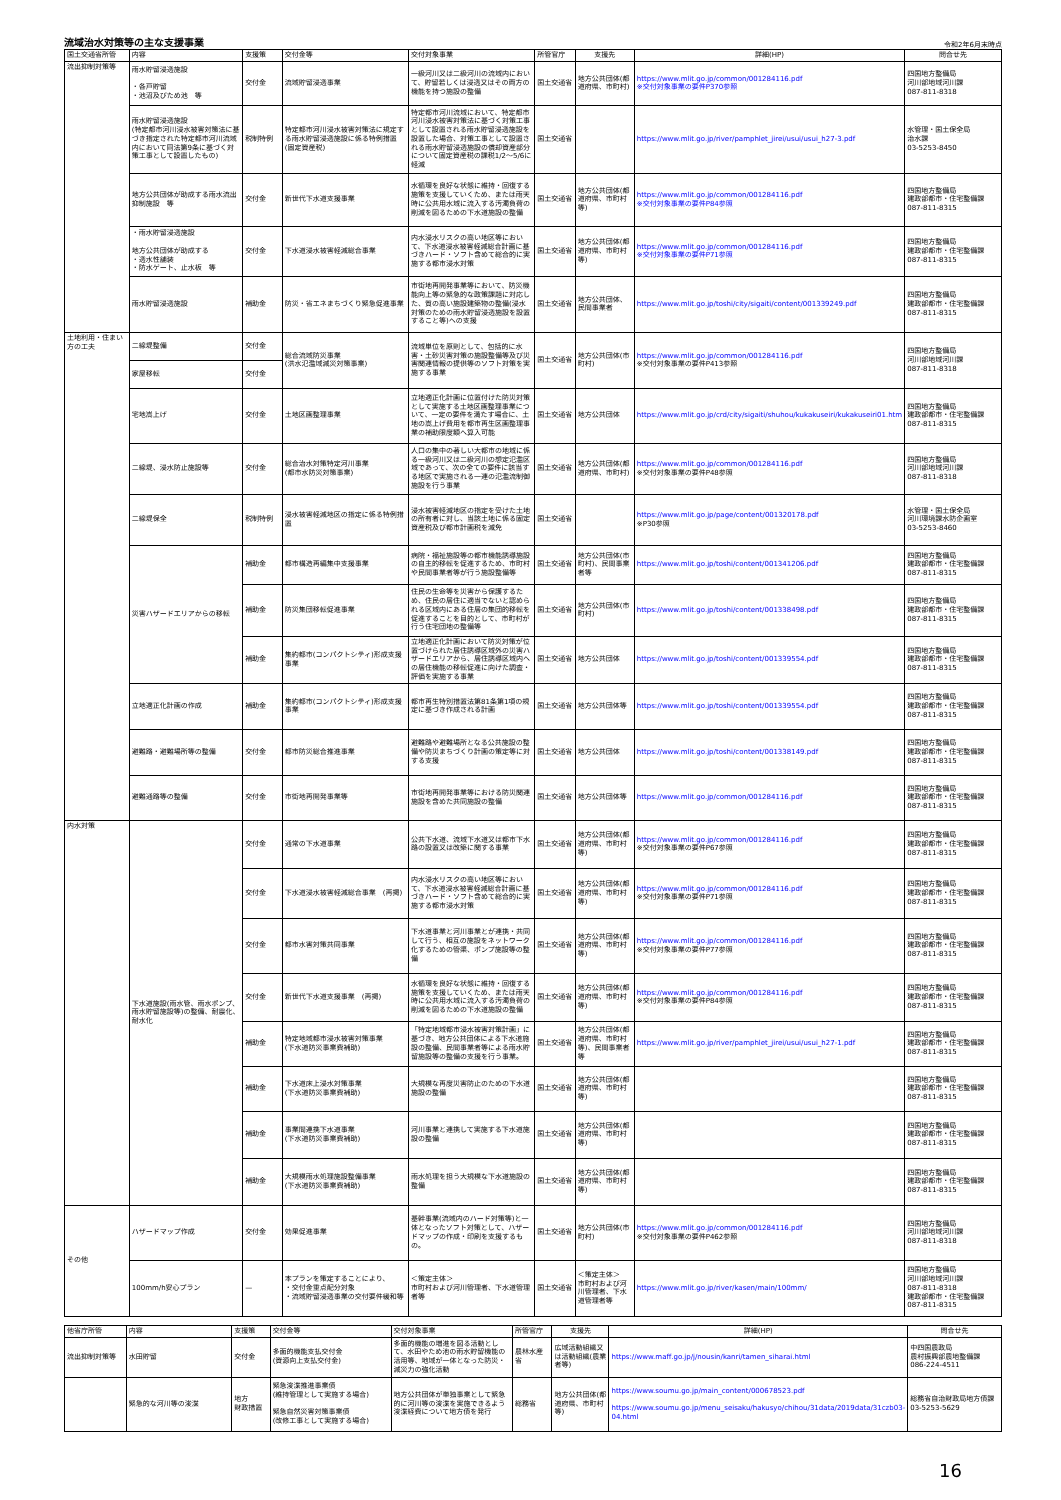流域治水対策等の主な支援事業
令和2年6月末時点
| 国土交通省所管 | 内容 | 支援策 | 交付金等 | 交付対象事業 | 所管官庁 | 支援先 | 詳細(HP) | 問合せ先 |
| --- | --- | --- | --- | --- | --- | --- | --- | --- |
| 流出抑制対策等 | 雨水貯留浸透施設 ・各戸貯留 ・池沼及びため池 等 | 交付金 | 流域貯留浸透事業 | 一級河川又は二級河川の流域内において、貯留若しくは浸透又はその両方の機能を持つ施設の整備 | 国土交通省 | 地方公共団体(都道府県、市町村) | https://www.mlit.go.jp/common/001284116.pdf ※交付対象事業の要件P370参照 | 四国地方整備局 河川部地域河川課 087-811-8318 |
| | 雨水貯留浸透施設 (特定都市河川浸水被害対策法に基づき指定された特定都市河川流域内において同法第9条に基づく対策工事として設置したもの) | 税制特例 | 特定都市河川浸水被害対策法に規定する雨水貯留浸透施設に係る特例措置(固定資産税) | 特定都市河川流域において、特定都市河川浸水被害対策法に基づく対策工事として設置される雨水貯留浸透施設を設置した場合、対策工事として設置される雨水貯留浸透施設の償却資産部分について固定資産税の課税1/2～5/6に軽減 | 国土交通省 | | https://www.mlit.go.jp/river/pamphlet_jirei/usui/usui_h27-3.pdf | 水管理・国土保全局 治水課 03-5253-8450 |
| | 地方公共団体が助成する雨水流出抑制施設 等 | 交付金 | 新世代下水道支援事業 | 水循環を良好な状態に維持・回復する施策を支援していくため、または雨天時に公共用水域に流入する汚濁負荷の削減を図るための下水道施設の整備 | 国土交通省 | 地方公共団体(都道府県、市町村等) | https://www.mlit.go.jp/common/001284116.pdf ※交付対象事業の要件P84参照 | 四国地方整備局 建政部都市・住宅整備課 087-811-8315 |
| | ・雨水貯留浸透施設 地方公共団体が助成する ・透水性舗装 ・防水ゲート、止水板 等 | 交付金 | 下水道浸水被害軽減総合事業 | 内水浸水リスクの高い地区等において、下水道浸水被害軽減総合計画に基づきハード・ソフト含めて総合的に実施する都市浸水対策 | 国土交通省 | 地方公共団体(都道府県、市町村等) | https://www.mlit.go.jp/common/001284116.pdf ※交付対象事業の要件P71参照 | 四国地方整備局 建政部都市・住宅整備課 087-811-8315 |
| | 雨水貯留浸透施設 | 補助金 | 防災・省エネまちづくり緊急促進事業 | 市街地再開発事業等において、防災機能向上等の緊急的な政策課題に対応した、質の高い施設建築物の整備(浸水対策のための雨水貯留浸透施設を設置すること等)への支援 | 国土交通省 | 地方公共団体、民間事業者 | https://www.mlit.go.jp/toshi/city/sigaiti/content/001339249.pdf | 四国地方整備局 建政部都市・住宅整備課 087-811-8315 |
| 土地利用・住まい方の工夫 | 二線堤整備 | 交付金 | 総合流域防災事業 (洪水氾濫域減災対策事業) | 流域単位を原則として、包括的に水害・土砂災害対策の施設整備等及び災害関連情報の提供等のソフト対策を実施する事業 | 国土交通省 | 地方公共団体(市町村) | https://www.mlit.go.jp/common/001284116.pdf ※交付対象事業の要件P413参照 | 四国地方整備局 河川部地域河川課 087-811-8318 |
| | 家屋移転 | 交付金 | | | | | | |
| | 宅地嵩上げ | 交付金 | 土地区画整理事業 | 立地適正化計画に位置付けた防災対策として実施する土地区画整理事業について、一定の要件を満たす場合に、土地の嵩上げ費用を都市再生区画整理事業の補助限度額へ算入可能 | 国土交通省 | 地方公共団体 | https://www.mlit.go.jp/crd/city/sigaiti/shuhou/kukakuseiri/kukakuseiri01.htm | 四国地方整備局 建政部都市・住宅整備課 087-811-8315 |
| | 二線堤、浸水防止施設等 | 交付金 | 総合治水対策特定河川事業 (都市水防災対策事業) | 人口の集中の著しい大都市の地域に係る一級河川又は二級河川の想定氾濫区域であって、次の全ての要件に該当する地区で実施される一連の氾濫流制御施設を行う事業 | 国土交通省 | 地方公共団体(都道府県、市町村) | https://www.mlit.go.jp/common/001284116.pdf ※交付対象事業の要件P48参照 | 四国地方整備局 河川部地域河川課 087-811-8318 |
| | 二線堤保全 | 税制特例 | 浸水被害軽減地区の指定に係る特例措置 | 浸水被害軽減地区の指定を受けた土地の所有者に対し、当該土地に係る固定資産税及び都市計画税を減免 | 国土交通省 | | https://www.mlit.go.jp/page/content/001320178.pdf ※P30参照 | 水管理・国土保全局 河川環境課水防企画室 03-5253-8460 |
| | 災害ハザードエリアからの移転 | 補助金 | 都市構造再編集中支援事業 | 病院・福祉施設等の都市機能誘導施設の自主的移転を促進するため、市町村や民間事業者等が行う施設整備等 | 国土交通省 | 地方公共団体(市町村)、民間事業者等 | https://www.mlit.go.jp/toshi/content/001341206.pdf | 四国地方整備局 建政部都市・住宅整備課 087-811-8315 |
| | | 補助金 | 防災集団移転促進事業 | 住民の生命等を災害から保護するため、住民の居住に適当でないと認められる区域内にある住居の集団的移転を促進することを目的として、市町村が行う住宅団地の整備等 | 国土交通省 | 地方公共団体(市町村) | https://www.mlit.go.jp/toshi/content/001338498.pdf | 四国地方整備局 建政部都市・住宅整備課 087-811-8315 |
| | | 補助金 | 集約都市(コンパクトシティ)形成支援事業 | 立地適正化計画において防災対策が位置づけられた居住誘導区域外の災害ハザードエリアから、居住誘導区域内への居住機能の移転促進に向けた調査・評価を実施する事業 | 国土交通省 | 地方公共団体 | https://www.mlit.go.jp/toshi/content/001339554.pdf | 四国地方整備局 建政部都市・住宅整備課 087-811-8315 |
| | 立地適正化計画の作成 | 補助金 | 集約都市(コンパクトシティ)形成支援事業 | 都市再生特別措置法第81条第1項の規定に基づき作成される計画 | 国土交通省 | 地方公共団体等 | https://www.mlit.go.jp/toshi/content/001339554.pdf | 四国地方整備局 建政部都市・住宅整備課 087-811-8315 |
| | 避難路・避難場所等の整備 | 交付金 | 都市防災総合推進事業 | 避難路や避難場所となる公共施設の整備や防災まちづくり計画の策定等に対する支援 | 国土交通省 | 地方公共団体 | https://www.mlit.go.jp/toshi/content/001338149.pdf | 四国地方整備局 建政部都市・住宅整備課 087-811-8315 |
| | 避難通路等の整備 | 交付金 | 市街地再開発事業等 | 市街地再開発事業等における防災関連施設を含めた共同施設の整備 | 国土交通省 | 地方公共団体等 | https://www.mlit.go.jp/common/001284116.pdf | 四国地方整備局 建政部都市・住宅整備課 087-811-8315 |
| 内水対策 | 下水道施設(雨水管、雨水ポンプ、雨水貯留施設等)の整備、耐震化、耐水化 | 交付金 | 通常の下水道事業 | 公共下水道、流域下水道又は都市下水路の設置又は改築に関する事業 | 国土交通省 | 地方公共団体(都道府県、市町村等) | https://www.mlit.go.jp/common/001284116.pdf ※交付対象事業の要件P67参照 | 四国地方整備局 建政部都市・住宅整備課 087-811-8315 |
| | | 交付金 | 下水道浸水被害軽減総合事業 (再掲) | 内水浸水リスクの高い地区等において、下水道浸水被害軽減総合計画に基づきハード・ソフト含めて総合的に実施する都市浸水対策 | 国土交通省 | 地方公共団体(都道府県、市町村等) | https://www.mlit.go.jp/common/001284116.pdf ※交付対象事業の要件P71参照 | 四国地方整備局 建政部都市・住宅整備課 087-811-8315 |
| | | 交付金 | 都市水害対策共同事業 | 下水道事業と河川事業とが連携・共同して行う、相互の施設をネットワーク化するための管渠、ポンプ施設等の整備 | 国土交通省 | 地方公共団体(都道府県、市町村等) | https://www.mlit.go.jp/common/001284116.pdf ※交付対象事業の要件P77参照 | 四国地方整備局 建政部都市・住宅整備課 087-811-8315 |
| | | 交付金 | 新世代下水道支援事業 (再掲) | 水循環を良好な状態に維持・回復する施策を支援していくため、または雨天時に公共用水域に流入する汚濁負荷の削減を図るための下水道施設の整備 | 国土交通省 | 地方公共団体(都道府県、市町村等) | https://www.mlit.go.jp/common/001284116.pdf ※交付対象事業の要件P84参照 | 四国地方整備局 建政部都市・住宅整備課 087-811-8315 |
| | | 補助金 | 特定地域都市浸水被害対策事業 (下水道防災事業費補助) | 「特定地域都市浸水被害対策計画」に基づき、地方公共団体による下水道施設の整備、民間事業者等による雨水貯留施設等の整備の支援を行う事業。 | 国土交通省 | 地方公共団体(都道府県、市町村等)、民間事業者等 | https://www.mlit.go.jp/river/pamphlet_jirei/usui/usui_h27-1.pdf | 四国地方整備局 建政部都市・住宅整備課 087-811-8315 |
| | | 補助金 | 下水道床上浸水対策事業 (下水道防災事業費補助) | 大規模な再度災害防止のための下水道施設の整備 | 国土交通省 | 地方公共団体(都道府県、市町村等) | | 四国地方整備局 建政部都市・住宅整備課 087-811-8315 |
| | | 補助金 | 事業間連携下水道事業 (下水道防災事業費補助) | 河川事業と連携して実施する下水道施設の整備 | 国土交通省 | 地方公共団体(都道府県、市町村等) | | 四国地方整備局 建政部都市・住宅整備課 087-811-8315 |
| | | 補助金 | 大規模雨水処理施設整備事業 (下水道防災事業費補助) | 雨水処理を担う大規模な下水道施設の整備 | 国土交通省 | 地方公共団体(都道府県、市町村等) | | 四国地方整備局 建政部都市・住宅整備課 087-811-8315 |
| その他 | ハザードマップ作成 | 交付金 | 効果促進事業 | 基幹事業(流域内のハード対策等)と一体となったソフト対策として、ハザードマップの作成・印刷を支援するもの。 | 国土交通省 | 地方公共団体(市町村) | https://www.mlit.go.jp/common/001284116.pdf ※交付対象事業の要件P462参照 | 四国地方整備局 河川部地域河川課 087-811-8318 |
| | 100mm/h安心プラン | — | 本プランを策定することにより、 ・交付金重点配分対象 ・流域貯留浸透事業の交付要件緩和等 | ＜策定主体＞ 市町村および河川管理者、下水道管理者等 | 国土交通省 | ＜策定主体＞ 市町村および河川管理者、下水道管理者等 | https://www.mlit.go.jp/river/kasen/main/100mm/ | 四国地方整備局 河川部地域河川課 087-811-8318 建政部都市・住宅整備課 087-811-8315 |
| 他省庁所管 | 内容 | 支援策 | 交付金等 | 交付対象事業 | 所管官庁 | 支援先 | 詳細(HP) | 問合せ先 |
| --- | --- | --- | --- | --- | --- | --- | --- | --- |
| 流出抑制対策等 | 水田貯留 | 交付金 | 多面的機能支払交付金 (資源向上支払交付金) | 多面的機能の増進を図る活動として、水田やため池の雨水貯留機能の活用等、地域が一体となった防災・減災力の強化活動 | 農林水産省 | 広域活動組織又は活動組織(農業者等) | https://www.maff.go.jp/j/nousin/kanri/tamen_siharai.html | 中四国農政局 農村振興部農地整備課 086-224-4511 |
| | 緊急的な河川等の浚渫 | 地方 財政措置 | 緊急浚渫推進事業債 (維持管理として実施する場合) 緊急自然災害対策事業債 (改修工事として実施する場合) | 地方公共団体が単独事業として緊急的に河川等の浚渫を実施できるよう浚渫経費について地方債を発行 | 総務省 | 地方公共団体(都道府県、市町村等) | https://www.soumu.go.jp/main_content/000678523.pdf https://www.soumu.go.jp/menu_seisaku/hakusyo/chihou/31data/2019data/31czb03-04.html | 総務省自治財政局地方債課 03-5253-5629 |
16